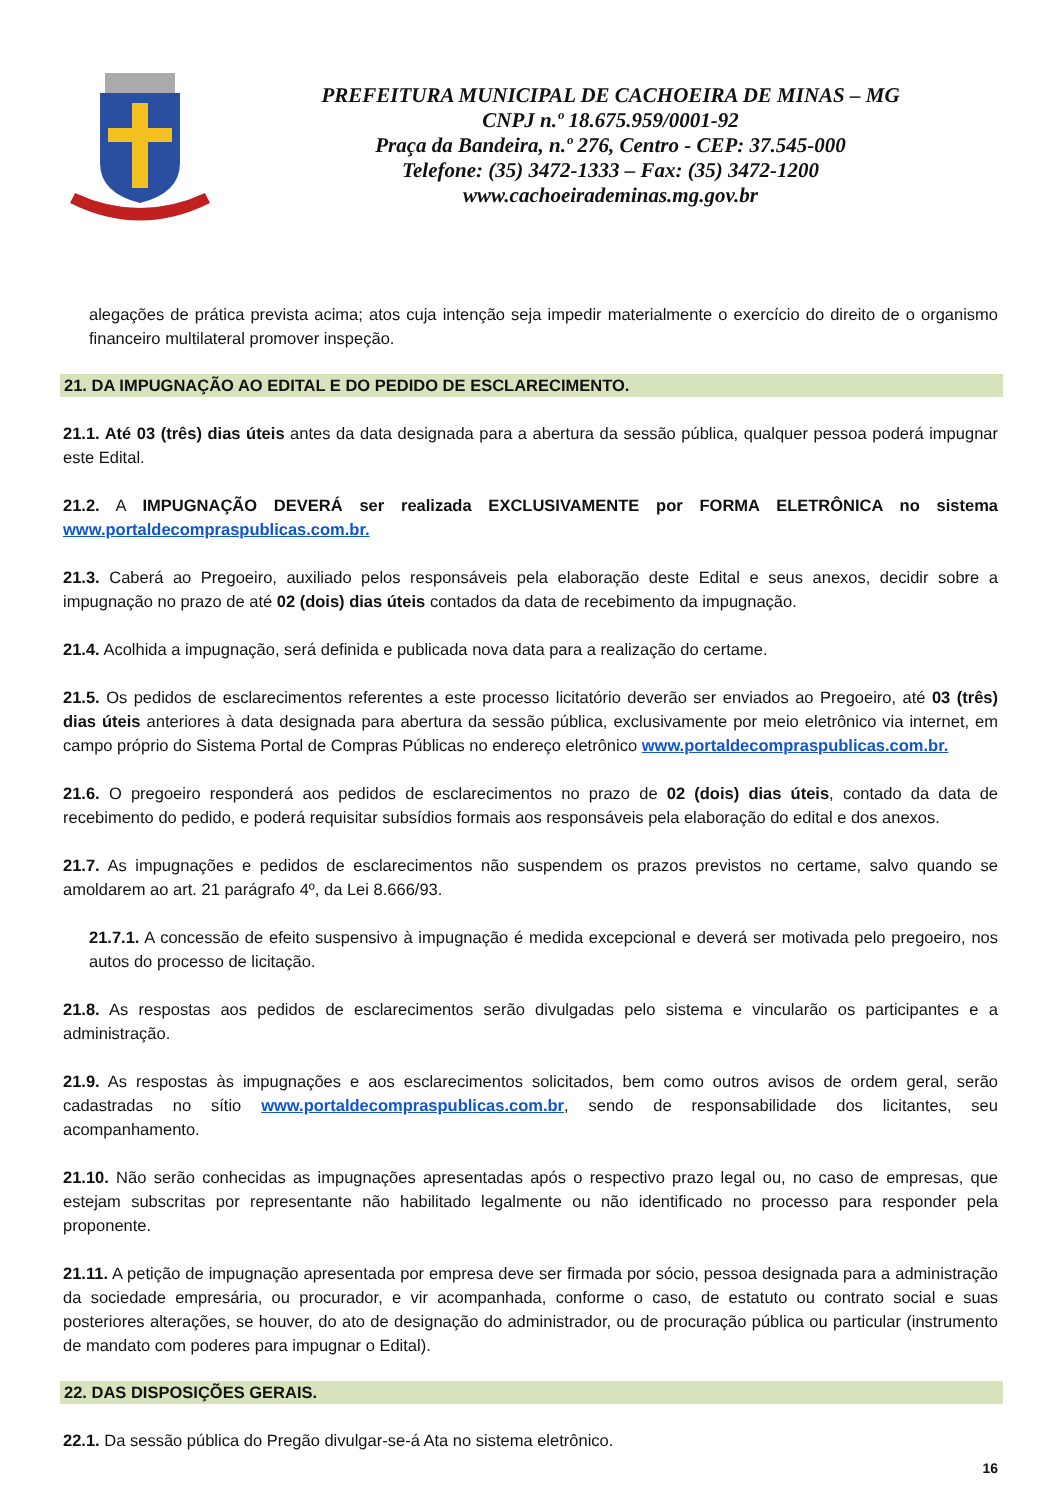PREFEITURA MUNICIPAL DE CACHOEIRA DE MINAS – MG
CNPJ n.º 18.675.959/0001-92
Praça da Bandeira, n.º 276, Centro - CEP: 37.545-000
Telefone: (35) 3472-1333 – Fax: (35) 3472-1200
www.cachoeirademinas.mg.gov.br
alegações de prática prevista acima; atos cuja intenção seja impedir materialmente o exercício do direito de o organismo financeiro multilateral promover inspeção.
21. DA IMPUGNAÇÃO AO EDITAL E DO PEDIDO DE ESCLARECIMENTO.
21.1. Até 03 (três) dias úteis antes da data designada para a abertura da sessão pública, qualquer pessoa poderá impugnar este Edital.
21.2. A IMPUGNAÇÃO DEVERÁ ser realizada EXCLUSIVAMENTE por FORMA ELETRÔNICA no sistema www.portaldecompraspublicas.com.br.
21.3. Caberá ao Pregoeiro, auxiliado pelos responsáveis pela elaboração deste Edital e seus anexos, decidir sobre a impugnação no prazo de até 02 (dois) dias úteis contados da data de recebimento da impugnação.
21.4. Acolhida a impugnação, será definida e publicada nova data para a realização do certame.
21.5. Os pedidos de esclarecimentos referentes a este processo licitatório deverão ser enviados ao Pregoeiro, até 03 (três) dias úteis anteriores à data designada para abertura da sessão pública, exclusivamente por meio eletrônico via internet, em campo próprio do Sistema Portal de Compras Públicas no endereço eletrônico www.portaldecompraspublicas.com.br.
21.6. O pregoeiro responderá aos pedidos de esclarecimentos no prazo de 02 (dois) dias úteis, contado da data de recebimento do pedido, e poderá requisitar subsídios formais aos responsáveis pela elaboração do edital e dos anexos.
21.7. As impugnações e pedidos de esclarecimentos não suspendem os prazos previstos no certame, salvo quando se amoldarem ao art. 21 parágrafo 4º, da Lei 8.666/93.
21.7.1. A concessão de efeito suspensivo à impugnação é medida excepcional e deverá ser motivada pelo pregoeiro, nos autos do processo de licitação.
21.8. As respostas aos pedidos de esclarecimentos serão divulgadas pelo sistema e vincularão os participantes e a administração.
21.9. As respostas às impugnações e aos esclarecimentos solicitados, bem como outros avisos de ordem geral, serão cadastradas no sítio www.portaldecompraspublicas.com.br, sendo de responsabilidade dos licitantes, seu acompanhamento.
21.10. Não serão conhecidas as impugnações apresentadas após o respectivo prazo legal ou, no caso de empresas, que estejam subscritas por representante não habilitado legalmente ou não identificado no processo para responder pela proponente.
21.11. A petição de impugnação apresentada por empresa deve ser firmada por sócio, pessoa designada para a administração da sociedade empresária, ou procurador, e vir acompanhada, conforme o caso, de estatuto ou contrato social e suas posteriores alterações, se houver, do ato de designação do administrador, ou de procuração pública ou particular (instrumento de mandato com poderes para impugnar o Edital).
22. DAS DISPOSIÇÕES GERAIS.
22.1. Da sessão pública do Pregão divulgar-se-á Ata no sistema eletrônico.
16